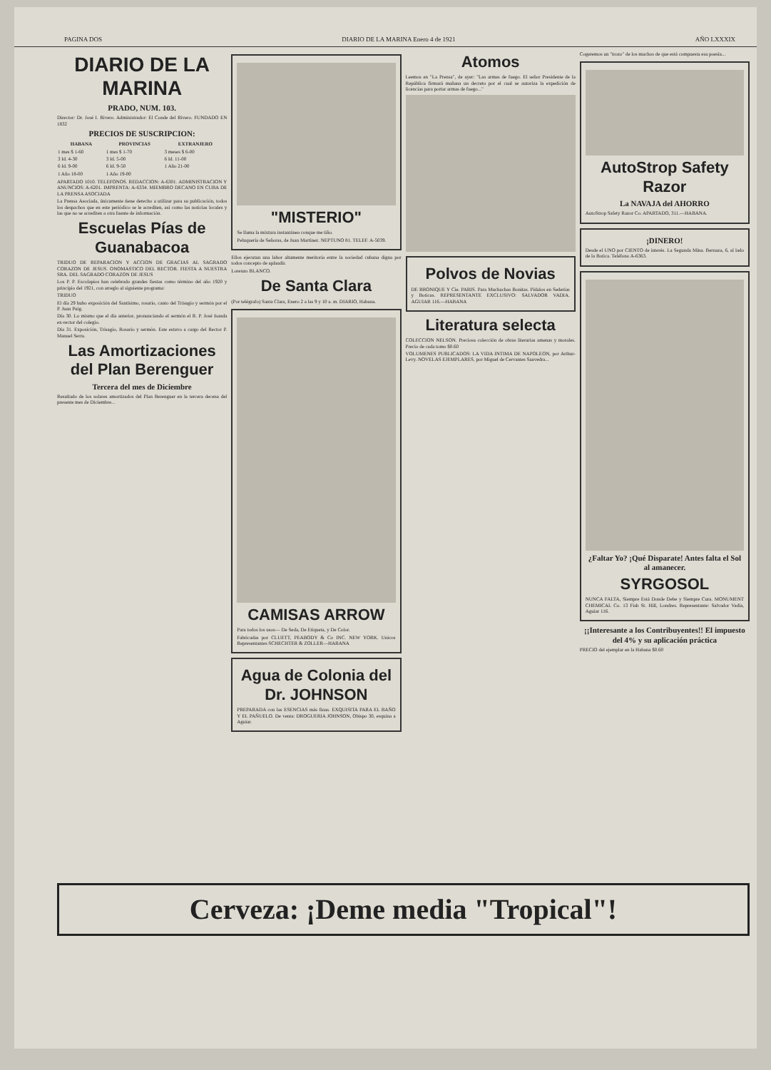PAGINA DOS DIARIO DE LA MARINA Enero 4 de 1921 AÑO LXXXIX
DIARIO DE LA MARINA
PRADO, NUM. 103.
Director: Dr. José I. Rivero. Administrador: El Conde del Rivero. FUNDADO EN 1832
PRECIOS DE SUSCRIPCION:
| HABANA | PROVINCIAS | EXTRANJERO |
| --- | --- | --- |
| 1 mes $ 1-60 | 1 mes $ 1-70 | 3 meses $ 6-00 |
| 3 Id. 4-30 | 3 Id. 5-00 | 6 Id. 11-00 |
| 6 Id. 9-00 | 6 Id. 9-50 | 1 Año 21-00 |
| 1 Año 18-00 | 1 Año 19-00 | |
APARTADO 1010. TELEFONOS. REDACCION: A-6301. ADMINISTRACION Y ANUNCIOS: A-6201. IMPRENTA: A-6334. MIEMBRO DECANO EN CUBA DE LA PRENSA ASOCIADA
La Prensa Asociada, únicamente tiene derecho a utilizar para su publicación, todos los despachos que en este periódico se le acrediten, así como las noticias locales y las que no se acrediten a otra fuente de información.
Escuelas Pías de Guanabacoa
TRIDUO DE REPARACION Y ACCION DE GRACIAS AL SAGRADO CORAZON DE JESUS. ONOMASTICO DEL RECTOR. FIESTA A NUESTRA SRA. DEL SAGRADO CORAZON DE JESUS
Los P. P. Escolapios han celebrado grandes fiestas como término del año 1920 y principio del 1921, con arreglo al siguiente programa:
TRIDUO
El día 29 hubo exposición del Santísimo, rosario, canto del Trisagio y sermón por el P. Juan Puig.
Día 30. Lo mismo que el día anterior, pronunciando el sermón el R. P. José Isanda ex-rector del colegio.
Día 31. Exposición, Trisagio, Rosario y sermón. Este estuvo a cargo del Rector P. Manuel Serra.
Las Amortizaciones del Plan Berenguer
Tercera del mes de Diciembre
Resultado de los solares amortizados del Plan Berenguer en la tercera decena del presente mes de Diciembre...
"MISTERIO"
Se llama la mixtura instantánea conque me tiño.
Peluquería de Señoras, de Juan Martínez. NEPTUNO 81. TELEF. A-5039.
Ellos ejecutan una labor altamente meritoria entre la sociedad cubana digna por todos concepto de aplaudir.
Lorenzo BLANCO.
De Santa Clara
(Por telégrafo) Santa Clara, Enero 2 a las 9 y 10 a. m. DIARIO, Habana.
CAMISAS ARROW
Para todos los usos— De Seda, De Etiqueta, y De Color.
Fabricadas por CLUETT, PEABODY & Co INC. NEW YORK. Unicos Representantes SCHECHTER & ZOLLER—HABANA
Agua de Colonia del Dr. JOHNSON
PREPARADA con las ESENCIAS más finas. EXQUISITA PARA EL BAÑO Y EL PAÑUELO. De venta: DROGUERIA JOHNSON, Obispo 30, esquina a Aguiar.
Atomos
Leemos en "La Prensa", de ayer: "Las armas de fuego. El señor Presidente de la República firmará mañana un decreto por el cual se autoriza la expedición de licencias para portar armas de fuego..."
Polvos de Novias
DE BRONIQUE Y Cie. PARIS. Para Muchachas Bonitas. Pídalos en Sederías y Boticas. REPRESENTANTE EXCLUSIVO: SALVADOR VADIA. AGUIAR 116.—HABANA
Literatura selecta
COLECCION NELSON. Preciosa colección de obras literarias amenas y morales. Precio de cada tomo $0.60
VOLUMENES PUBLICADOS: LA VIDA INTIMA DE NAPOLEON, por Arthur-Levy. NOVELAS EJEMPLARES, por Miguel de Cervantes Saavedra...
Cogeremos un "trozo" de los muchos de que está compuesta esa poesía...
AutoStrop Safety Razor
La NAVAJA del AHORRO
AutoStrop Safety Razor Co. APARTADO, 311.—HABANA.
¡DINERO!
Desde el UNO por CIENTO de interés. La Segunda Mina. Bernaza, 6, al lado de la Botica. Teléfono A-6363.
¿Faltar Yo? ¡Qué Disparate! Antes falta el Sol al amanecer.
SYRGOSOL
NUNCA FALTA, Siempre Está Donde Debe y Siempre Cura. MONUMENT CHEMICAL Co. 13 Fish St. Hill, Londres. Representante: Salvador Vadía, Aguiar 116.
¡¡Interesante a los Contribuyentes!! El impuesto del 4% y su aplicación práctica
PRECIO del ejemplar en la Habana $0.60
Cerveza: ¡Deme media "Tropical"!